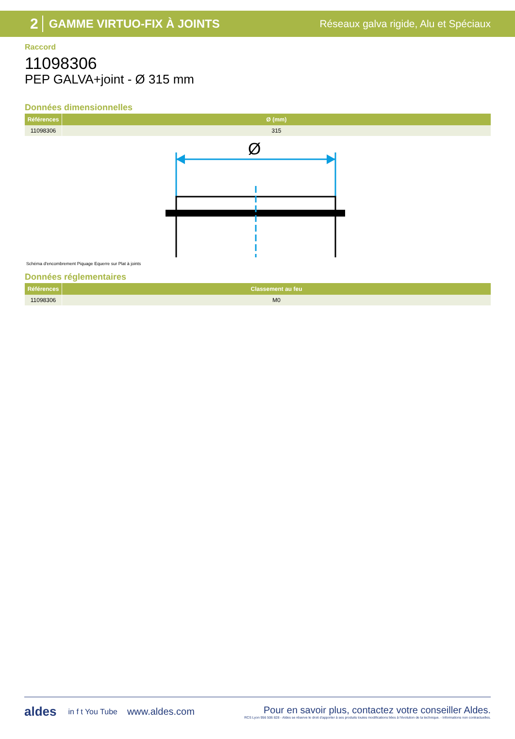2 GAMME VIRTUO-FIX À JOINTS Réseaux galva rigide, Alu et Spéciaux
Raccord
11098306
PEP GALVA+joint - Ø 315 mm
Données dimensionnelles
| Références | Ø (mm) |
| --- | --- |
| 11098306 | 315 |
Ø
Schéma d'encombrement Piquage Equerre sur Plat à joints
Données réglementaires
| Références | Classement au feu |
| --- | --- |
| 11098306 | M0 |
aldes in f t You Tube www.aldes.com
Pour en savoir plus, contactez votre conseiller Aldes.
RCS Lyon 956 506 828 - Aldes se réserve le droit d'apporter à ses produits toutes modifications liées à l'évolution de la technique. - Informations non contractuelles.